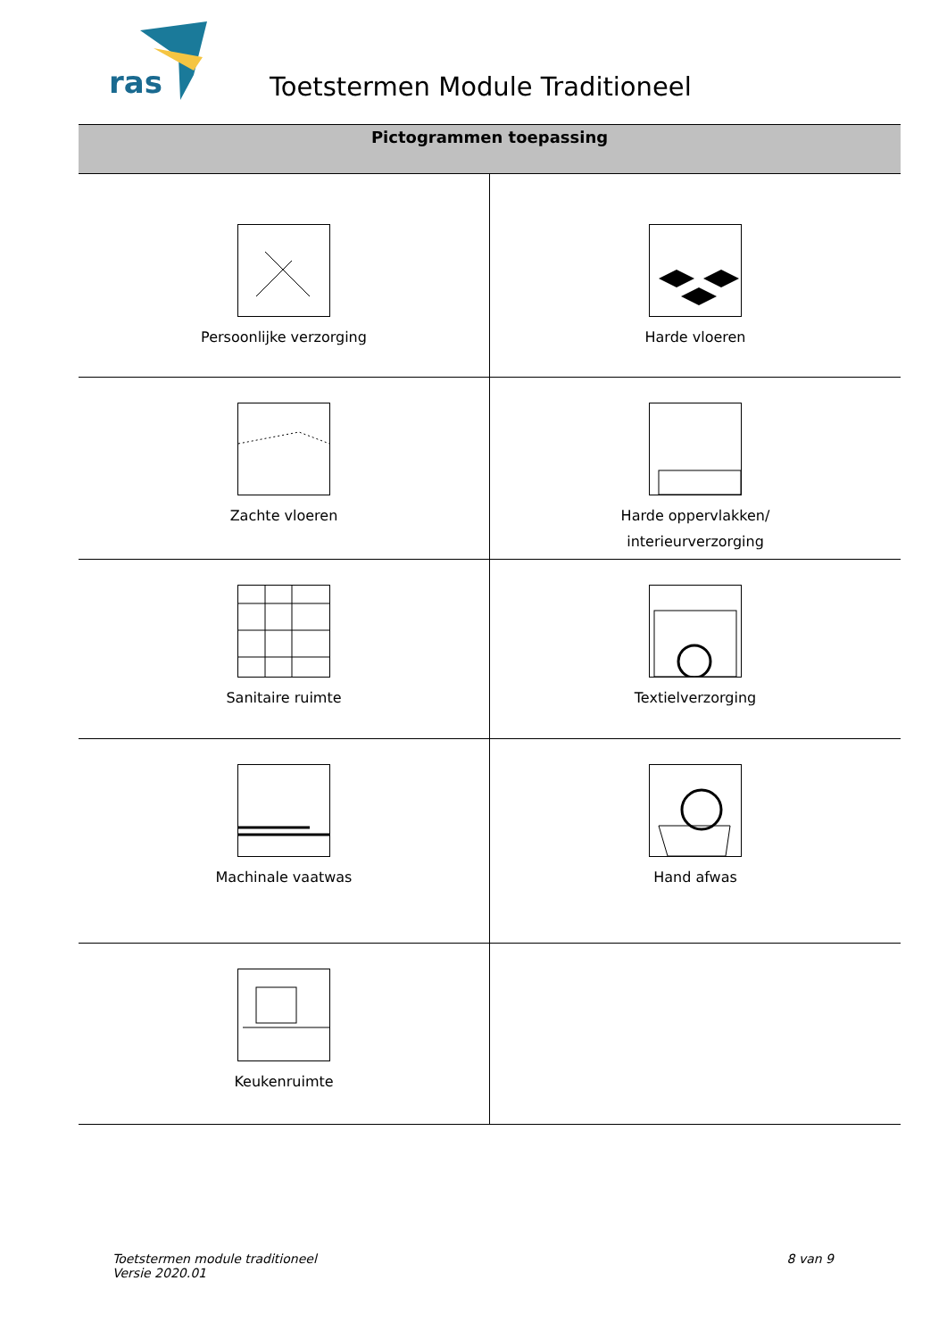ras
Toetstermen Module Traditioneel
| Pictogrammen toepassing | |
| --- | --- |
| Persoonlijke verzorging | Harde vloeren |
| Zachte vloeren | Harde oppervlakken/ interieurverzorging |
| Sanitaire ruimte | Textielverzorging |
| Machinale vaatwas | Hand afwas |
| Keukenruimte | |
Toetstermen module traditioneel
Versie 2020.01
8 van 9